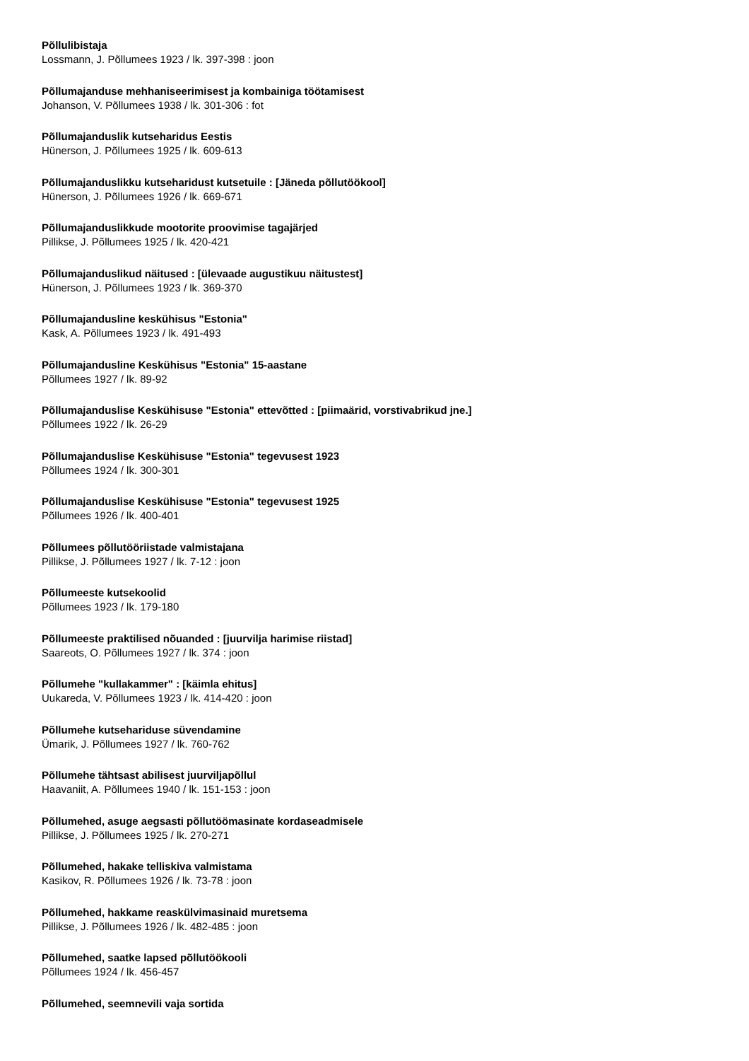Põllulibistaja
Lossmann, J. Põllumees 1923 / lk. 397-398 : joon
Põllumajanduse mehhaniseerimisest ja kombainiga töötamisest
Johanson, V. Põllumees 1938 / lk. 301-306 : fot
Põllumajanduslik kutseharidus Eestis
Hünerson, J. Põllumees 1925 / lk. 609-613
Põllumajanduslikku kutseharidust kutsetuile : [Jäneda põllutöökool]
Hünerson, J. Põllumees 1926 / lk. 669-671
Põllumajanduslikkude mootorite proovimise tagajärjed
Pillikse, J. Põllumees 1925 / lk. 420-421
Põllumajanduslikud näitused : [ülevaade augustikuu näitustest]
Hünerson, J. Põllumees 1923 / lk. 369-370
Põllumajandusline keskühisus "Estonia"
Kask, A. Põllumees 1923 / lk. 491-493
Põllumajandusline Keskühisus "Estonia" 15-aastane
Põllumees 1927 / lk. 89-92
Põllumajanduslise Keskühisuse "Estonia" ettevõtted : [piimaärid, vorstivabrikud jne.]
Põllumees 1922 / lk. 26-29
Põllumajanduslise Keskühisuse "Estonia" tegevusest 1923
Põllumees 1924 / lk. 300-301
Põllumajanduslise Keskühisuse "Estonia" tegevusest 1925
Põllumees 1926 / lk. 400-401
Põllumees põllutööriistade valmistajana
Pillikse, J. Põllumees 1927 / lk. 7-12 : joon
Põllumeeste kutsekoolid
Põllumees 1923 / lk. 179-180
Põllumeeste praktilised nõuanded : [juurvilja harimise riistad]
Saareots, O. Põllumees 1927 / lk. 374 : joon
Põllumehe "kullakammer" : [käimla ehitus]
Uukareda, V. Põllumees 1923 / lk. 414-420 : joon
Põllumehe kutsehariduse süvendamine
Ümarik, J. Põllumees 1927 / lk. 760-762
Põllumehe tähtsast abilisest juurviljapõllul
Haavaniit, A. Põllumees 1940 / lk. 151-153 : joon
Põllumehed, asuge aegsasti põllutöömasinate kordaseadmisele
Pillikse, J. Põllumees 1925 / lk. 270-271
Põllumehed, hakake telliskiva valmistama
Kasikov, R. Põllumees 1926 / lk. 73-78 : joon
Põllumehed, hakkame reaskülvimasinaid muretsema
Pillikse, J. Põllumees 1926 / lk. 482-485 : joon
Põllumehed, saatke lapsed põllutöökooli
Põllumees 1924 / lk. 456-457
Põllumehed, seemnevili vaja sortida